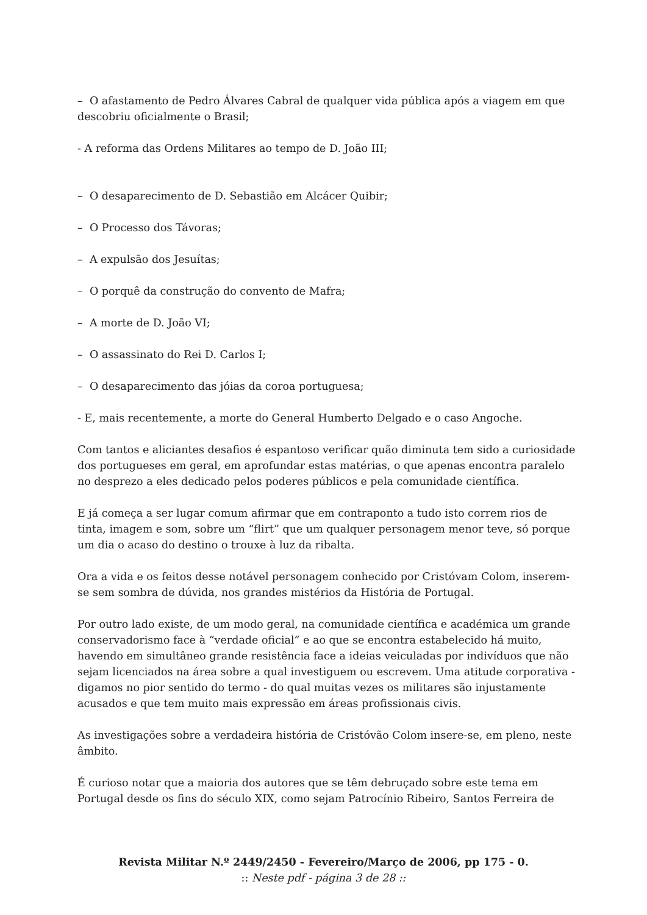– O afastamento de Pedro Álvares Cabral de qualquer vida pública após a viagem em que descobriu oficialmente o Brasil;
- A reforma das Ordens Militares ao tempo de D. João III;
– O desaparecimento de D. Sebastião em Alcácer Quibir;
– O Processo dos Távoras;
– A expulsão dos Jesuítas;
– O porquê da construção do convento de Mafra;
– A morte de D. João VI;
– O assassinato do Rei D. Carlos I;
– O desaparecimento das jóias da coroa portuguesa;
- E, mais recentemente, a morte do General Humberto Delgado e o caso Angoche.
Com tantos e aliciantes desafios é espantoso verificar quão diminuta tem sido a curiosidade dos portugueses em geral, em aprofundar estas matérias, o que apenas encontra paralelo no desprezo a eles dedicado pelos poderes públicos e pela comunidade científica.
E já começa a ser lugar comum afirmar que em contraponto a tudo isto correm rios de tinta, imagem e som, sobre um “flirt” que um qualquer personagem menor teve, só porque um dia o acaso do destino o trouxe à luz da ribalta.
Ora a vida e os feitos desse notável personagem conhecido por Cristóvam Colom, inserem-se sem sombra de dúvida, nos grandes mistérios da História de Portugal.
Por outro lado existe, de um modo geral, na comunidade científica e académica um grande conservadorismo face à “verdade oficial” e ao que se encontra estabelecido há muito, havendo em simultâneo grande resistência face a ideias veiculadas por indivíduos que não sejam licenciados na área sobre a qual investiguem ou escrevem. Uma atitude corporativa - digamos no pior sentido do termo - do qual muitas vezes os militares são injustamente acusados e que tem muito mais expressão em áreas profissionais civis.
As investigações sobre a verdadeira história de Cristóvão Colom insere-se, em pleno, neste âmbito.
É curioso notar que a maioria dos autores que se têm debruçado sobre este tema em Portugal desde os fins do século XIX, como sejam Patrocínio Ribeiro, Santos Ferreira de
Revista Militar N.º 2449/2450 - Fevereiro/Março de 2006, pp 175 - 0.
:: Neste pdf - página 3 de 28 ::